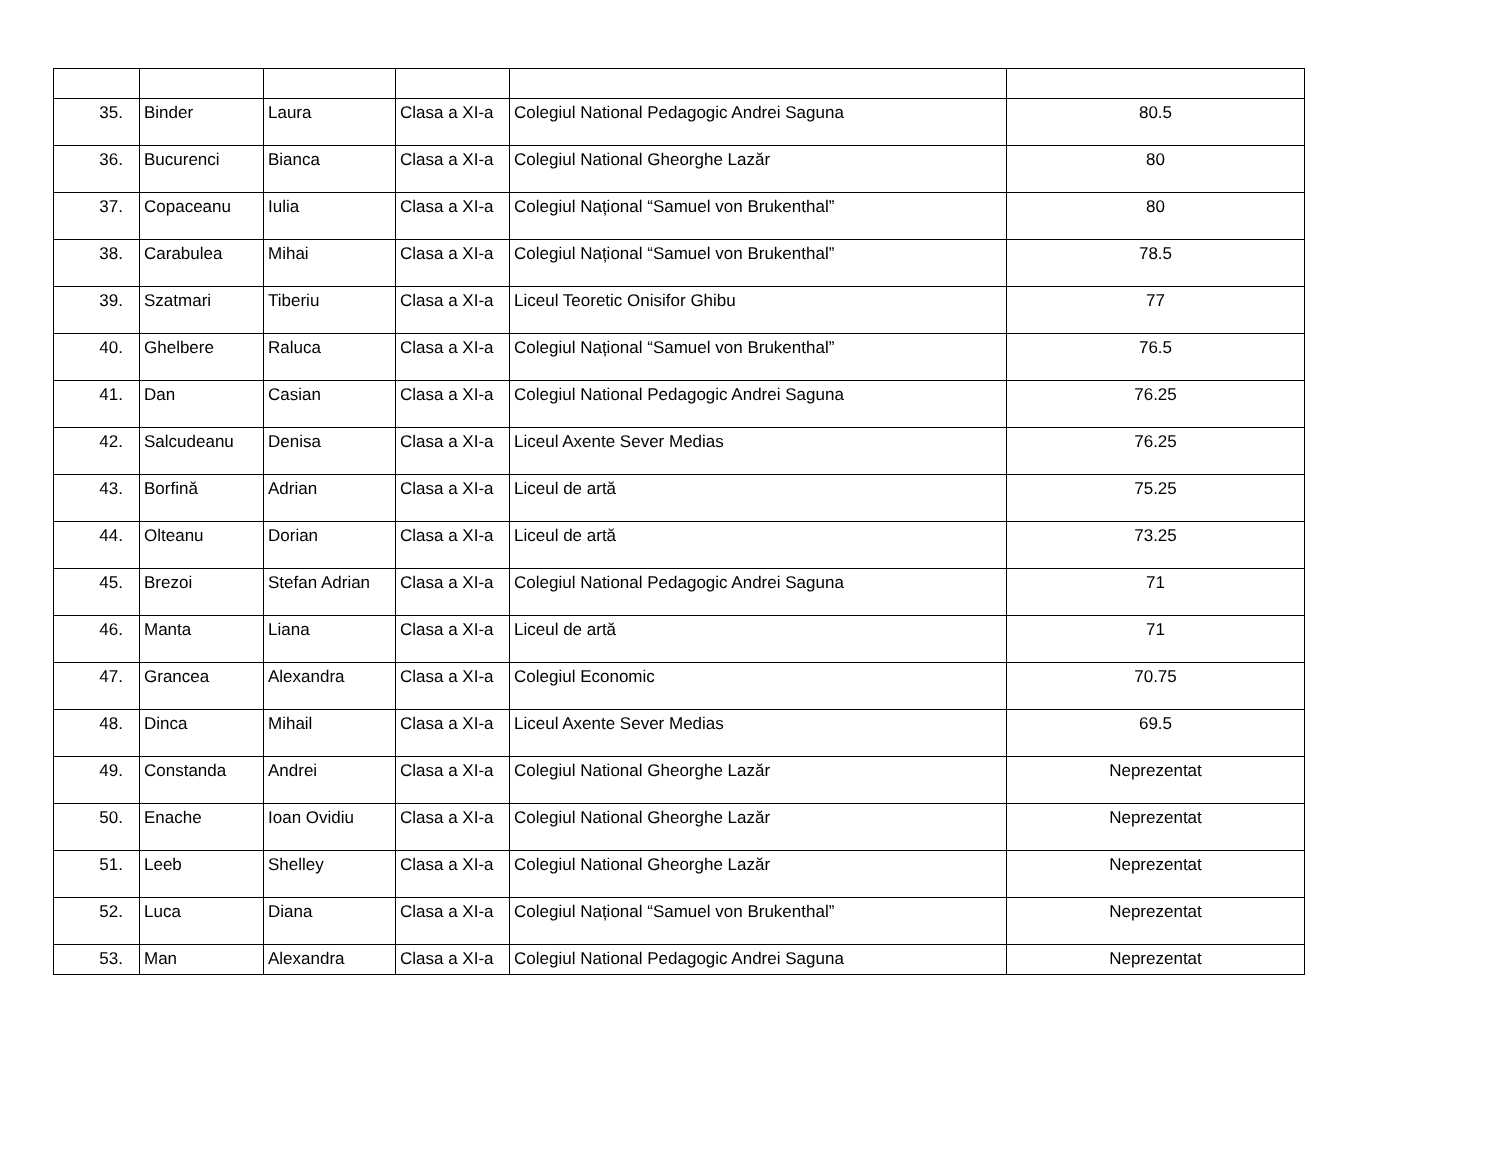| 35. | Binder | Laura | Clasa a XI-a | Colegiul National Pedagogic Andrei Saguna | 80.5 |
| 36. | Bucurenci | Bianca | Clasa a XI-a | Colegiul National Gheorghe Lazăr | 80 |
| 37. | Copaceanu | Iulia | Clasa a XI-a | Colegiul Național “Samuel von Brukenthal” | 80 |
| 38. | Carabulea | Mihai | Clasa a XI-a | Colegiul Național “Samuel von Brukenthal” | 78.5 |
| 39. | Szatmari | Tiberiu | Clasa a XI-a | Liceul Teoretic Onisifor Ghibu | 77 |
| 40. | Ghelbere | Raluca | Clasa a XI-a | Colegiul Național “Samuel von Brukenthal” | 76.5 |
| 41. | Dan | Casian | Clasa a XI-a | Colegiul National Pedagogic Andrei Saguna | 76.25 |
| 42. | Salcudeanu | Denisa | Clasa a XI-a | Liceul Axente Sever Medias | 76.25 |
| 43. | Borfină | Adrian | Clasa a XI-a | Liceul de artă | 75.25 |
| 44. | Olteanu | Dorian | Clasa a XI-a | Liceul de artă | 73.25 |
| 45. | Brezoi | Stefan Adrian | Clasa a XI-a | Colegiul National Pedagogic Andrei Saguna | 71 |
| 46. | Manta | Liana | Clasa a XI-a | Liceul de artă | 71 |
| 47. | Grancea | Alexandra | Clasa a XI-a | Colegiul Economic | 70.75 |
| 48. | Dinca | Mihail | Clasa a XI-a | Liceul Axente Sever Medias | 69.5 |
| 49. | Constanda | Andrei | Clasa a XI-a | Colegiul National Gheorghe Lazăr | Neprezentat |
| 50. | Enache | Ioan Ovidiu | Clasa a XI-a | Colegiul National Gheorghe Lazăr | Neprezentat |
| 51. | Leeb | Shelley | Clasa a XI-a | Colegiul National Gheorghe Lazăr | Neprezentat |
| 52. | Luca | Diana | Clasa a XI-a | Colegiul Național “Samuel von Brukenthal” | Neprezentat |
| 53. | Man | Alexandra | Clasa a XI-a | Colegiul National Pedagogic Andrei Saguna | Neprezentat |